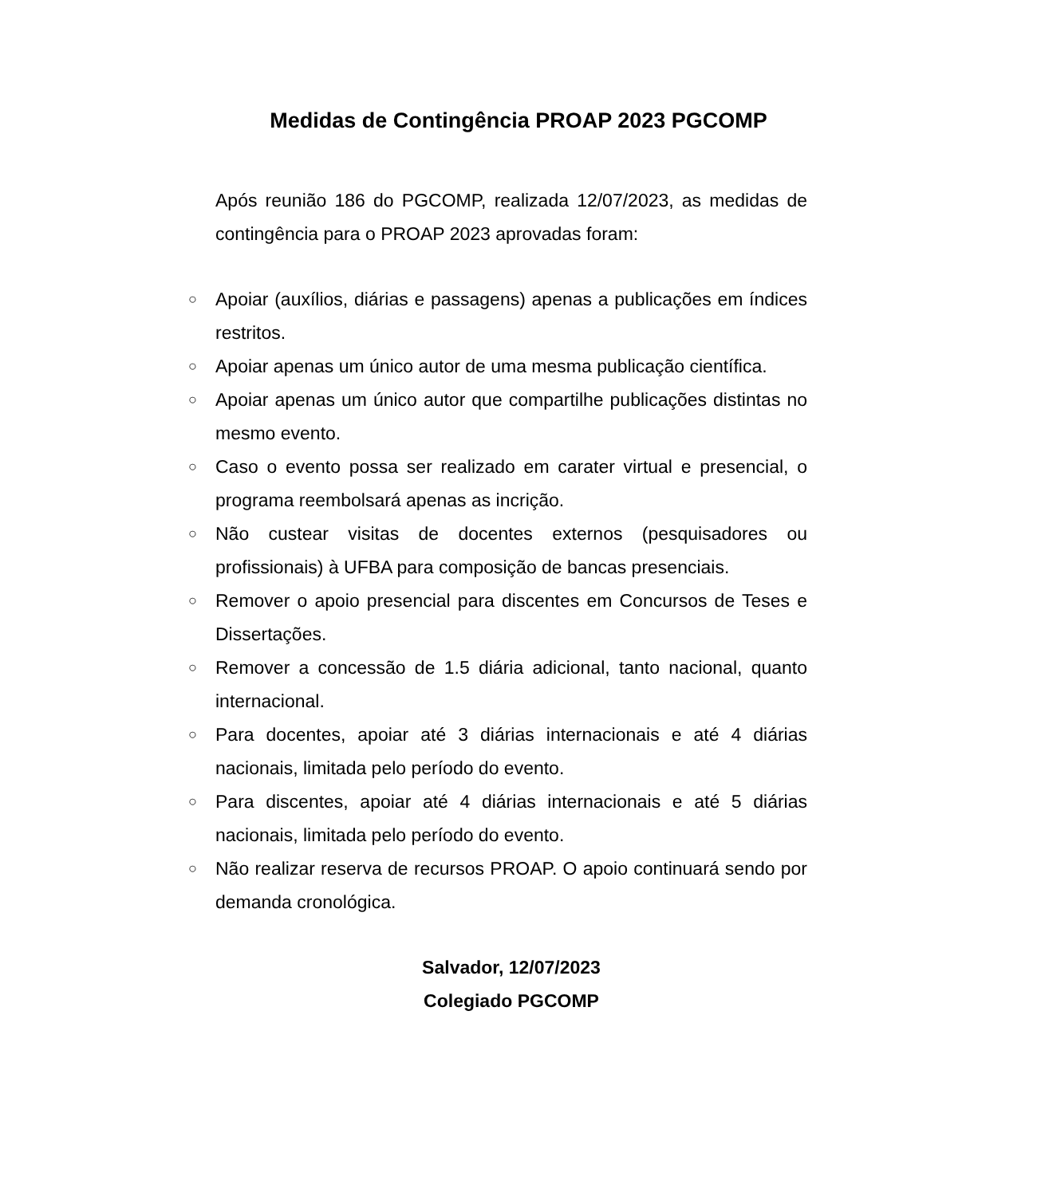Medidas de Contingência PROAP 2023 PGCOMP
Após reunião 186 do PGCOMP, realizada 12/07/2023, as medidas de contingência para o PROAP 2023 aprovadas foram:
○ Apoiar (auxílios, diárias e passagens) apenas a publicações em índices restritos.
○ Apoiar apenas um único autor de uma mesma publicação científica.
○ Apoiar apenas um único autor que compartilhe publicações distintas no mesmo evento.
○ Caso o evento possa ser realizado em carater virtual e presencial, o programa reembolsará apenas as incrição.
○ Não custear visitas de docentes externos (pesquisadores ou profissionais) à UFBA para composição de bancas presenciais.
○ Remover o apoio presencial para discentes em Concursos de Teses e Dissertações.
○ Remover a concessão de 1.5 diária adicional, tanto nacional, quanto internacional.
○ Para docentes, apoiar até 3 diárias internacionais e até 4 diárias nacionais, limitada pelo período do evento.
○ Para discentes, apoiar até 4 diárias internacionais e até 5 diárias nacionais, limitada pelo período do evento.
○ Não realizar reserva de recursos PROAP. O apoio continuará sendo por demanda cronológica.
Salvador, 12/07/2023
Colegiado PGCOMP